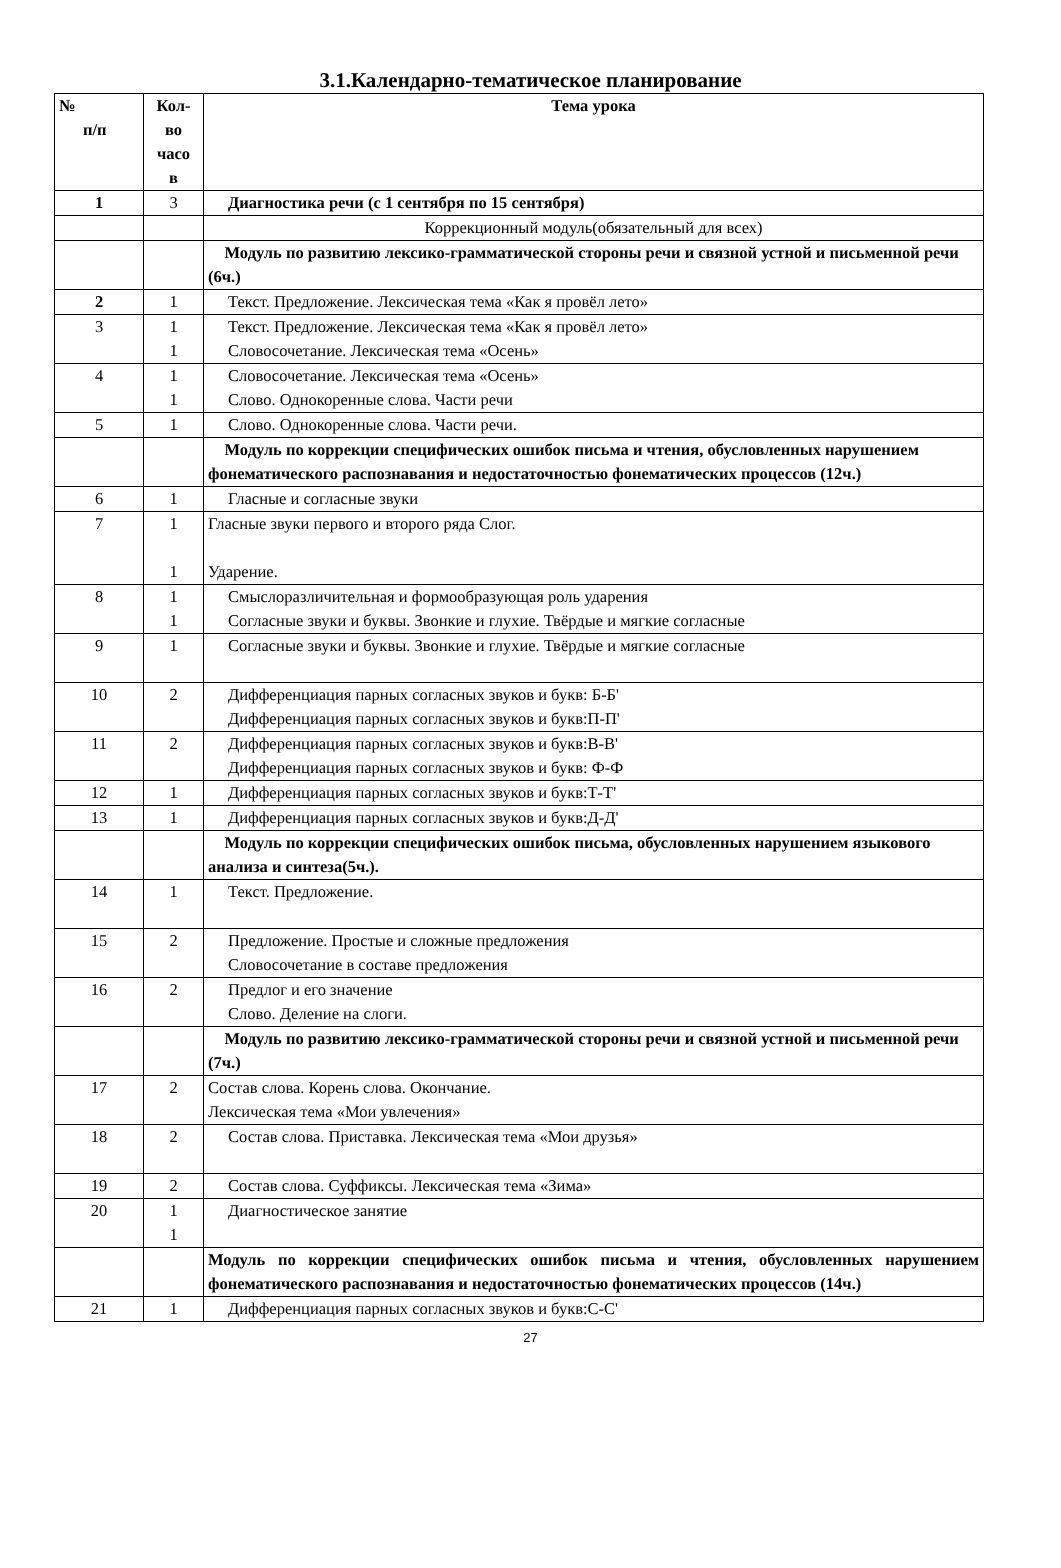3.1.Календарно-тематическое планирование
| № п/п | Кол- во часо в | Тема урока |
| --- | --- | --- |
| 1 | 3 | Диагностика речи (с 1 сентября по 15 сентября) |
| | | Коррекционный модуль(обязательный для всех) |
| | | Модуль по развитию лексико-грамматической стороны речи и связной устной и письменной речи (6ч.) |
| 2 | 1 | Текст. Предложение. Лексическая тема «Как я провёл лето» |
| 3 | 1 1 | Текст. Предложение. Лексическая тема «Как я провёл лето» Словосочетание. Лексическая тема «Осень» |
| 4 | 1 1 | Словосочетание. Лексическая тема «Осень» Слово. Однокоренные слова. Части речи |
| 5 | 1 | Слово. Однокоренные слова. Части речи. |
| | | Модуль по коррекции специфических ошибок письма и чтения, обусловленных нарушением фонематического распознавания и недостаточностью фонематических процессов (12ч.) |
| 6 | 1 | Гласные и согласные звуки |
| 7 | 1 1 | Гласные звуки первого и второго ряда Слог. Ударение. |
| 8 | 1 1 | Смыслоразличительная и формообразующая роль ударения Согласные звуки и буквы. Звонкие и глухие. Твёрдые и мягкие согласные |
| 9 | 1 | Согласные звуки и буквы. Звонкие и глухие. Твёрдые и мягкие согласные |
| 10 | 2 | Дифференциация парных согласных звуков и букв: Б-Б' Дифференциация парных согласных звуков и букв:П-П' |
| 11 | 2 | Дифференциация парных согласных звуков и букв:В-В' Дифференциация парных согласных звуков и букв: Ф-Ф |
| 12 | 1 | Дифференциация парных согласных звуков и букв:Т-Т' |
| 13 | 1 | Дифференциация парных согласных звуков и букв:Д-Д' |
| | | Модуль по коррекции специфических ошибок письма, обусловленных нарушением языкового анализа и синтеза(5ч.). |
| 14 | 1 | Текст. Предложение. |
| 15 | 2 | Предложение. Простые и сложные предложения Словосочетание в составе предложения |
| 16 | 2 | Предлог и его значение Слово. Деление на слоги. |
| | | Модуль по развитию лексико-грамматической стороны речи и связной устной и письменной речи (7ч.) |
| 17 | 2 | Состав слова. Корень слова. Окончание. Лексическая тема «Мои увлечения» |
| 18 | 2 | Состав слова. Приставка. Лексическая тема «Мои друзья» |
| 19 | 2 | Состав слова. Суффиксы. Лексическая тема «Зима» |
| 20 | 1 1 | Диагностическое занятие |
| | | Модуль по коррекции специфических ошибок письма и чтения, обусловленных нарушением фонематического распознавания и недостаточностью фонематических процессов (14ч.) |
| 21 | 1 | Дифференциация парных согласных звуков и букв:С-С' |
27